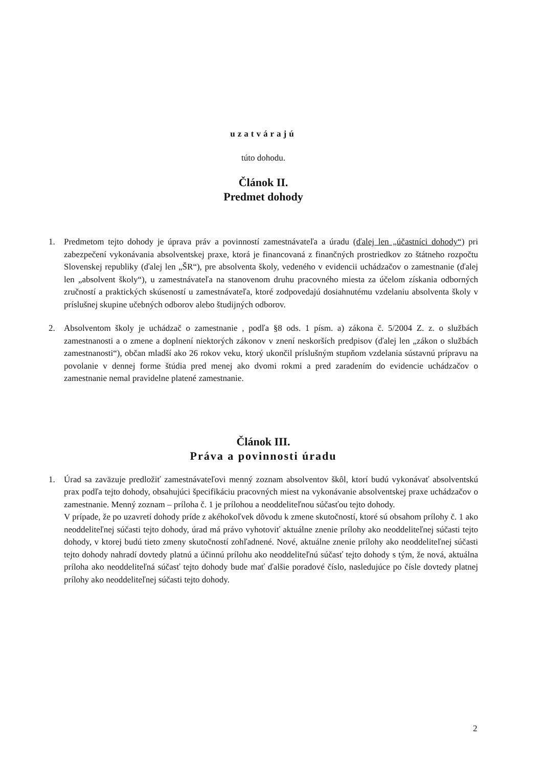uzatvárajú
túto dohodu.
Článok II.
Predmet dohody
1. Predmetom tejto dohody je úprava práv a povinností zamestnávateľa a úradu (ďalej len „účastníci dohody“) pri zabezpečení vykonávania absolventskej praxe, ktorá je financovaná z finančných prostriedkov zo štátneho rozpočtu Slovenskej republiky (ďalej len „ŠR“), pre absolventa školy, vedeného v evidencii uchádzačov o zamestnanie (ďalej len „absolvent školy“), u zamestnávateľa na stanovenom druhu pracovného miesta za účelom získania odborných zručností a praktických skúseností u zamestnávateľa, ktoré zodpovedajú dosiahnutému vzdelaniu absolventa školy v príslušnej skupine učebných odborov alebo študijných odborov.
2. Absolventom školy je uchádzač o zamestnanie , podľa §8 ods. 1 písm. a) zákona č. 5/2004 Z. z. o službách zamestnanosti a o zmene a doplnení niektorých zákonov v znení neskorších predpisov (ďalej len „zákon o službách zamestnanosti“), občan mladší ako 26 rokov veku, ktorý ukončil príslušným stupňom vzdelania sústavnú prípravu na povolanie v dennej forme štúdia pred menej ako dvomi rokmi a pred zaradením do evidencie uchádzačov o zamestnanie nemal pravidelne platené zamestnanie.
Článok III.
Práva a povinnosti úradu
1. Úrad sa zaväzuje predložiť zamestnávateľovi menný zoznam absolventov škôl, ktorí budú vykonávať absolventskú prax podľa tejto dohody, obsahujúci špecifikáciu pracovných miest na vykonávanie absolventskej praxe uchádzačov o zamestnanie. Menný zoznam – príloha č. 1 je prílohou a neoddeliteľnou súčasťou tejto dohody.
V prípade, že po uzavretí dohody príde z akéhokoľvek dôvodu k zmene skutočností, ktoré sú obsahom prílohy č. 1 ako neoddeliteľnej súčasti tejto dohody, úrad má právo vyhotoviť aktuálne znenie prílohy ako neoddeliteľnej súčasti tejto dohody, v ktorej budú tieto zmeny skutočností zohľadnené. Nové, aktuálne znenie prílohy ako neoddeliteľnej súčasti tejto dohody nahradí dovtedy platnú a účinnú prílohu ako neoddeliteľnú súčasť tejto dohody s tým, že nová, aktuálna príloha ako neoddeliteľná súčasť tejto dohody bude mať ďalšie poradové číslo, nasledujúce po čísle dovtedy platnej prílohy ako neoddeliteľnej súčasti tejto dohody.
2